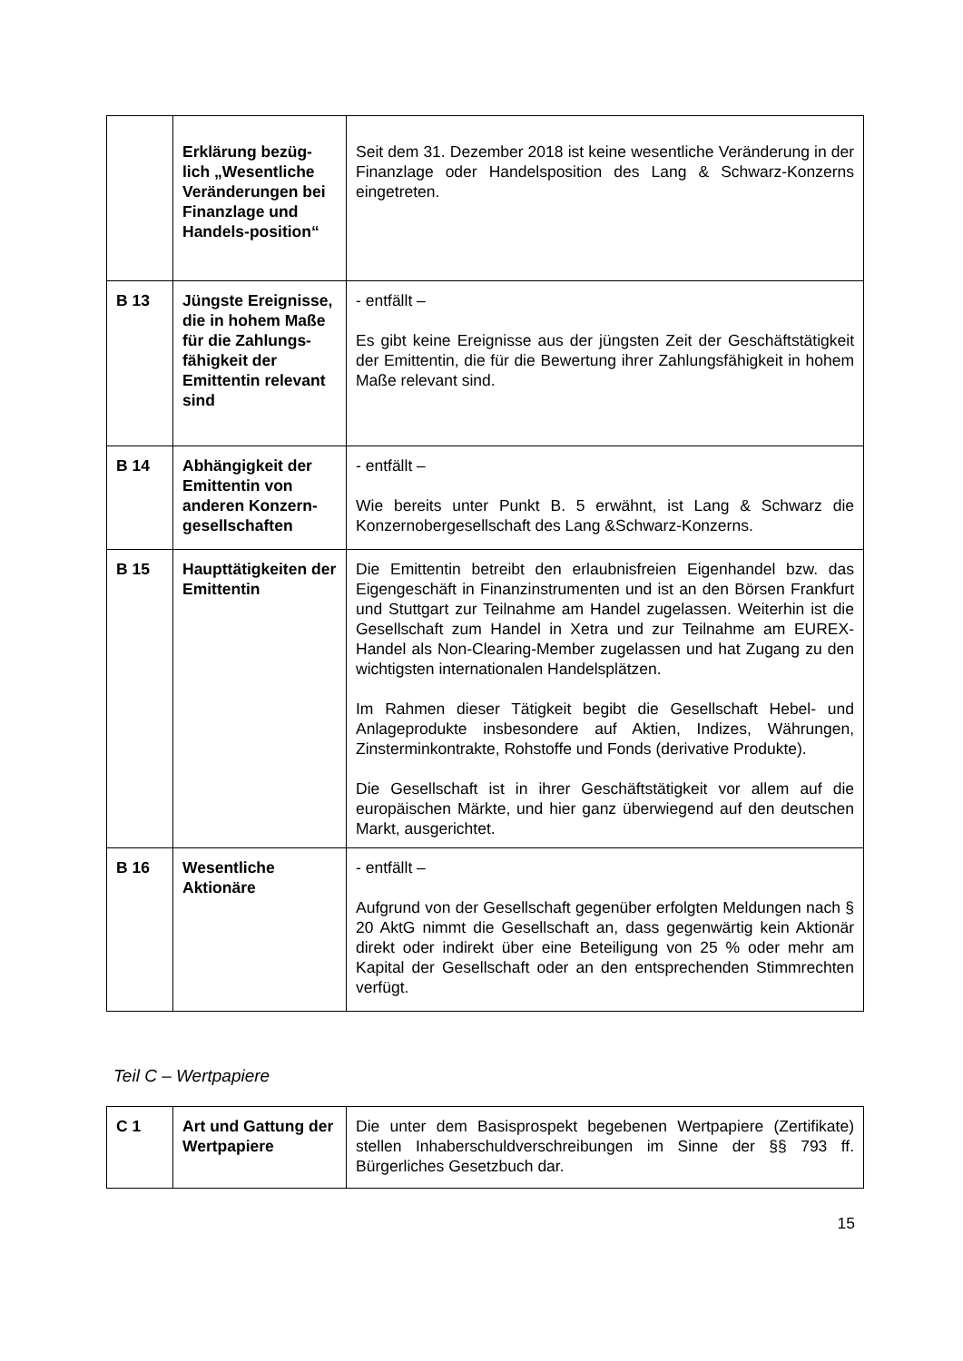| | Erklärung bezüg-lich „Wesentliche Veränderungen bei Finanzlage und Handels-position“ | Seit dem 31. Dezember 2018 ist keine wesentliche Veränderung in der Finanzlage oder Handelsposition des Lang & Schwarz-Konzerns eingetreten. |
| B 13 | Jüngste Ereignisse, die in hohem Maße für die Zahlungs-fähigkeit der Emittentin relevant sind | - entfällt – Es gibt keine Ereignisse aus der jüngsten Zeit der Geschäftstätigkeit der Emittentin, die für die Bewertung ihrer Zahlungsfähigkeit in hohem Maße relevant sind. |
| B 14 | Abhängigkeit der Emittentin von anderen Konzern-gesellschaften | - entfällt – Wie bereits unter Punkt B. 5 erwähnt, ist Lang & Schwarz die Konzernobergesellschaft des Lang &Schwarz-Konzerns. |
| B 15 | Haupttätigkeiten der Emittentin | Die Emittentin betreibt den erlaubnisfreien Eigenhandel bzw. das Eigengeschäft in Finanzinstrumenten und ist an den Börsen Frankfurt und Stuttgart zur Teilnahme am Handel zugelassen. Weiterhin ist die Gesellschaft zum Handel in Xetra und zur Teilnahme am EUREX-Handel als Non-Clearing-Member zugelassen und hat Zugang zu den wichtigsten internationalen Handelsplätzen. Im Rahmen dieser Tätigkeit begibt die Gesellschaft Hebel- und Anlageprodukte insbesondere auf Aktien, Indizes, Währungen, Zinsterminkontrakte, Rohstoffe und Fonds (derivative Produkte). Die Gesellschaft ist in ihrer Geschäftstätigkeit vor allem auf die europäischen Märkte, und hier ganz überwiegend auf den deutschen Markt, ausgerichtet. |
| B 16 | Wesentliche Aktionäre | - entfällt – Aufgrund von der Gesellschaft gegenüber erfolgten Meldungen nach § 20 AktG nimmt die Gesellschaft an, dass gegenwärtig kein Aktionär direkt oder indirekt über eine Beteiligung von 25 % oder mehr am Kapital der Gesellschaft oder an den entsprechenden Stimmrechten verfügt. |
Teil C – Wertpapiere
| C 1 | Art und Gattung der Wertpapiere | Die unter dem Basisprospekt begebenen Wertpapiere (Zertifikate) stellen Inhaberschuldverschreibungen im Sinne der §§ 793 ff. Bürgerliches Gesetzbuch dar. |
15